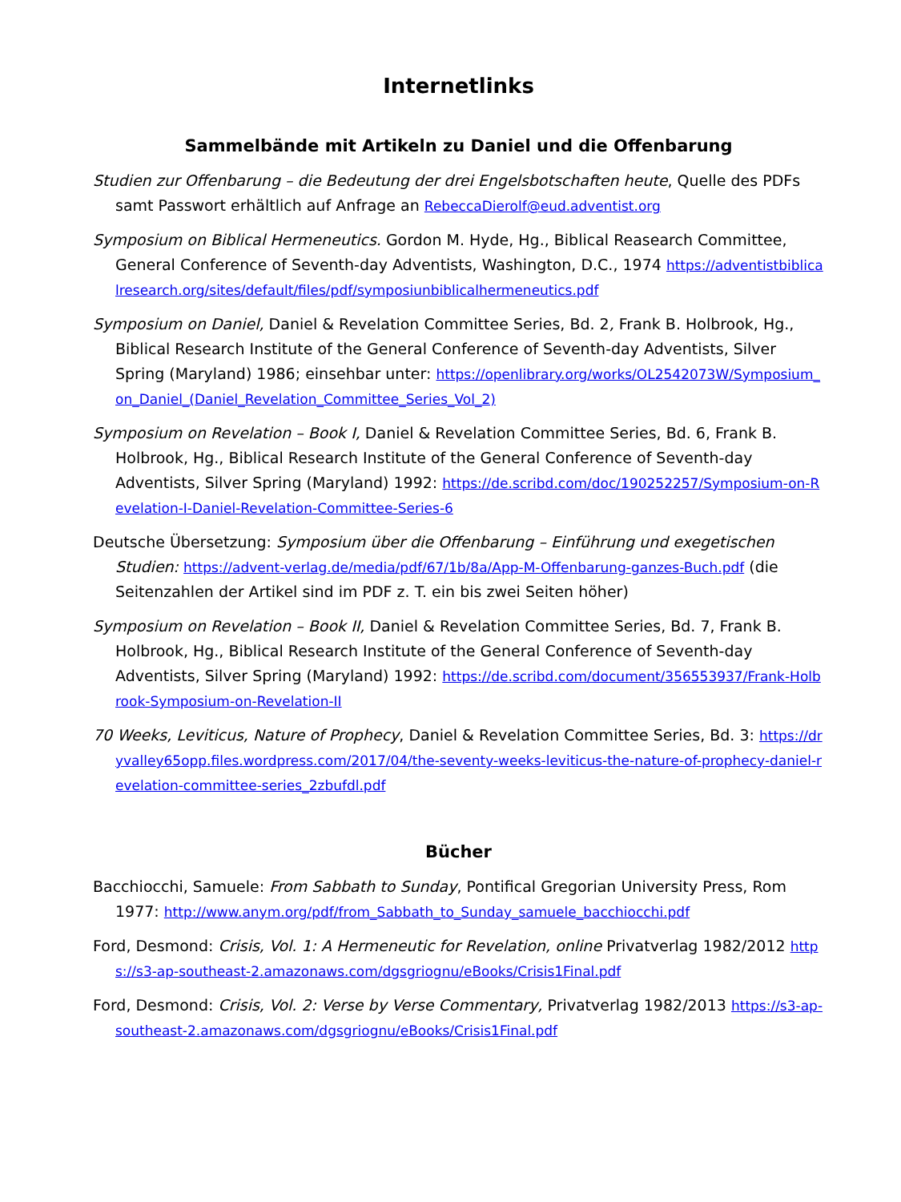Internetlinks
Sammelbände mit Artikeln zu Daniel und die Offenbarung
Studien zur Offenbarung – die Bedeutung der drei Engelsbotschaften heute, Quelle des PDFs samt Passwort erhältlich auf Anfrage an RebeccaDierolf@eud.adventist.org
Symposium on Biblical Hermeneutics. Gordon M. Hyde, Hg., Biblical Reasearch Committee, General Conference of Seventh-day Adventists, Washington, D.C., 1974 https://adventistbiblicalresearch.org/sites/default/files/pdf/symposiunbiblicalhermeneutics.pdf
Symposium on Daniel, Daniel & Revelation Committee Series, Bd. 2, Frank B. Holbrook, Hg., Biblical Research Institute of the General Conference of Seventh-day Adventists, Silver Spring (Maryland) 1986; einsehbar unter: https://openlibrary.org/works/OL2542073W/Symposium_on_Daniel_(Daniel_Revelation_Committee_Series_Vol_2)
Symposium on Revelation – Book I, Daniel & Revelation Committee Series, Bd. 6, Frank B. Holbrook, Hg., Biblical Research Institute of the General Conference of Seventh-day Adventists, Silver Spring (Maryland) 1992: https://de.scribd.com/doc/190252257/Symposium-on-Revelation-I-Daniel-Revelation-Committee-Series-6
Deutsche Übersetzung: Symposium über die Offenbarung – Einführung und exegetischen Studien: https://advent-verlag.de/media/pdf/67/1b/8a/App-M-Offenbarung-ganzes-Buch.pdf (die Seitenzahlen der Artikel sind im PDF z. T. ein bis zwei Seiten höher)
Symposium on Revelation – Book II, Daniel & Revelation Committee Series, Bd. 7, Frank B. Holbrook, Hg., Biblical Research Institute of the General Conference of Seventh-day Adventists, Silver Spring (Maryland) 1992: https://de.scribd.com/document/356553937/Frank-Holbrook-Symposium-on-Revelation-II
70 Weeks, Leviticus, Nature of Prophecy, Daniel & Revelation Committee Series, Bd. 3: https://dryvalley65opp.files.wordpress.com/2017/04/the-seventy-weeks-leviticus-the-nature-of-prophecy-daniel-revelation-committee-series_2zbufdl.pdf
Bücher
Bacchiocchi, Samuele: From Sabbath to Sunday, Pontifical Gregorian University Press, Rom 1977: http://www.anym.org/pdf/from_Sabbath_to_Sunday_samuele_bacchiocchi.pdf
Ford, Desmond: Crisis, Vol. 1: A Hermeneutic for Revelation, online Privatverlag 1982/2012 https://s3-ap-southeast-2.amazonaws.com/dgsgriognu/eBooks/Crisis1Final.pdf
Ford, Desmond: Crisis, Vol. 2: Verse by Verse Commentary, Privatverlag 1982/2013 https://s3-ap-southeast-2.amazonaws.com/dgsgriognu/eBooks/Crisis1Final.pdf